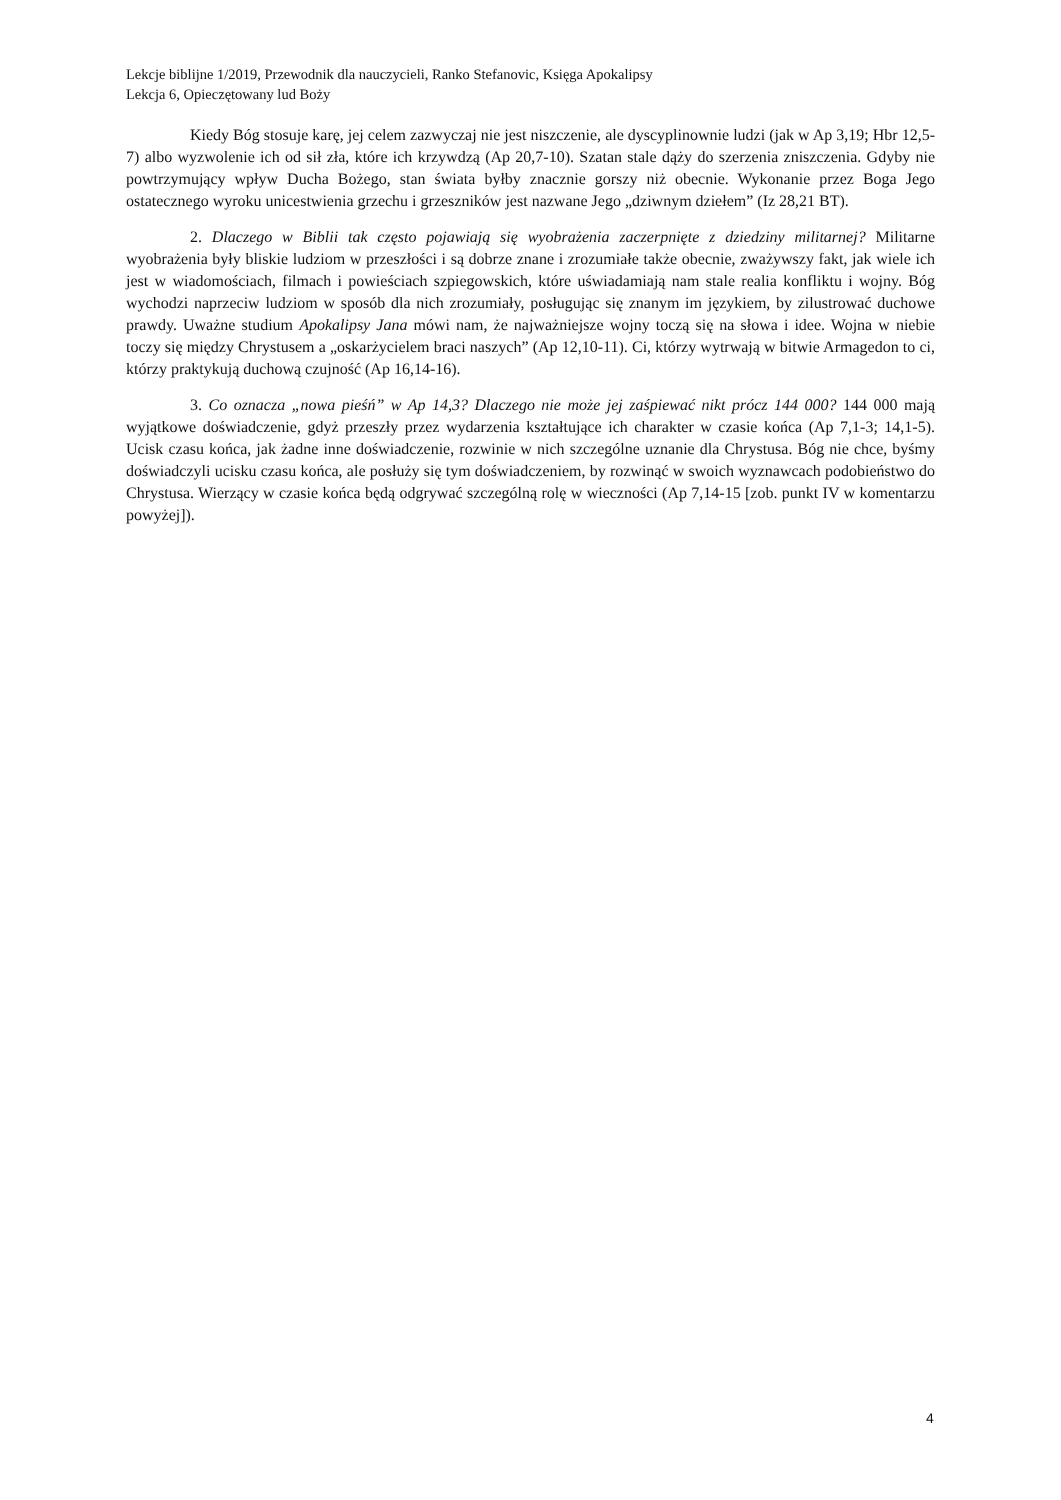Lekcje biblijne 1/2019, Przewodnik dla nauczycieli, Ranko Stefanovic, Księga Apokalipsy
Lekcja 6, Opieczętowany lud Boży
Kiedy Bóg stosuje karę, jej celem zazwyczaj nie jest niszczenie, ale dyscyplinownie ludzi (jak w Ap 3,19; Hbr 12,5-7) albo wyzwolenie ich od sił zła, które ich krzywdzą (Ap 20,7-10). Szatan stale dąży do szerzenia zniszczenia. Gdyby nie powtrzymujący wpływ Ducha Bożego, stan świata byłby znacznie gorszy niż obecnie. Wykonanie przez Boga Jego ostatecznego wyroku unicestwienia grzechu i grzeszników jest nazwane Jego „dziwnym dziełem” (Iz 28,21 BT).
2. Dlaczego w Biblii tak często pojawiają się wyobrażenia zaczerpnięte z dziedziny militarnej? Militarne wyobrażenia były bliskie ludziom w przeszłości i są dobrze znane i zrozumiałe także obecnie, zważywszy fakt, jak wiele ich jest w wiadomościach, filmach i powieściach szpiegowskich, które uświadamiają nam stale realia konfliktu i wojny. Bóg wychodzi naprzeciw ludziom w sposób dla nich zrozumiały, posługując się znanym im językiem, by zilustrować duchowe prawdy. Uważne studium Apokalipsy Jana mówi nam, że najważniejsze wojny toczą się na słowa i idee. Wojna w niebie toczy się między Chrystusem a „oskarżycielem braci naszych” (Ap 12,10-11). Ci, którzy wytrwają w bitwie Armagedon to ci, którzy praktykują duchową czujność (Ap 16,14-16).
3. Co oznacza „nowa pieśń” w Ap 14,3? Dlaczego nie może jej zaśpiewać nikt prócz 144 000? 144 000 mają wyjątkowe doświadczenie, gdyż przeszły przez wydarzenia kształtujące ich charakter w czasie końca (Ap 7,1-3; 14,1-5). Ucisk czasu końca, jak żadne inne doświadczenie, rozwinie w nich szczególne uznanie dla Chrystusa. Bóg nie chce, byśmy doświadczyli ucisku czasu końca, ale posłuży się tym doświadczeniem, by rozwinąć w swoich wyznawcach podobieństwo do Chrystusa. Wierzący w czasie końca będą odgrywać szczególną rolę w wieczności (Ap 7,14-15 [zob. punkt IV w komentarzu powyżej]).
4